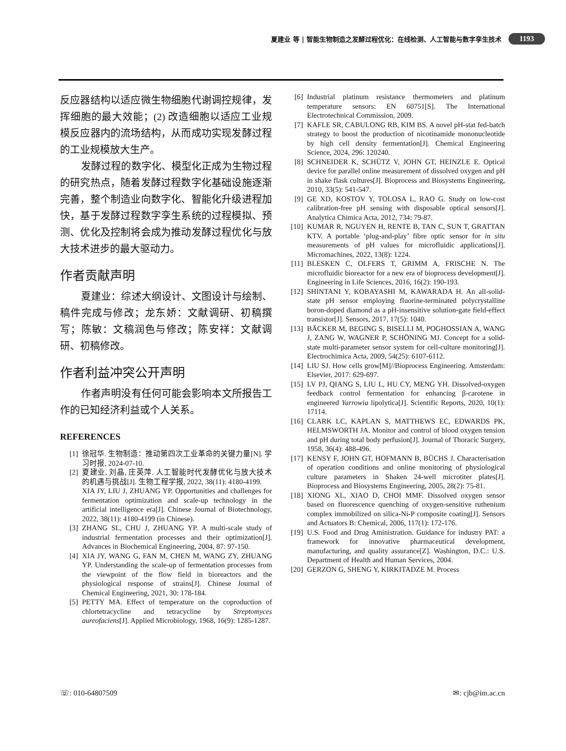夏建业 等 | 智能生物制造之发酵过程优化：在线检测、人工智能与数字孪生技术 1193
反应器结构以适应微生物细胞代谢调控规律，发挥细胞的最大效能；(2) 改造细胞以适应工业规模反应器内的流场结构，从而成功实现发酵过程的工业规模放大生产。
发酵过程的数字化、模型化正成为生物过程的研究热点，随着发酵过程数字化基础设施逐渐完善，整个制造业向数字化、智能化升级进程加快，基于发酵过程数字孪生系统的过程模拟、预测、优化及控制将会成为推动发酵过程优化与放大技术进步的最大驱动力。
作者贡献声明
夏建业：综述大纲设计、文图设计与绘制、稿件完成与修改；龙东娇：文献调研、初稿撰写；陈敏：文稿润色与修改；陈安祥：文献调研、初稿修改。
作者利益冲突公开声明
作者声明没有任何可能会影响本文所报告工作的已知经济利益或个人关系。
REFERENCES
[1] 徐冠华. 生物制造：推动第四次工业革命的关键力量[N]. 学习时报, 2024-07-10.
[2] 夏建业, 刘晶, 庄英萍. 人工智能时代发酵优化与放大技术的机遇与挑战[J]. 生物工程学报, 2022, 38(11): 4180-4199.
XIA JY, LIU J, ZHUANG YP. Opportunities and challenges for fermentation optimization and scale-up technology in the artificial intelligence era[J]. Chinese Journal of Biotechnology, 2022, 38(11): 4180-4199 (in Chinese).
[3] ZHANG SL, CHU J, ZHUANG YP. A multi-scale study of industrial fermentation processes and their optimization[J]. Advances in Biochemical Engineering, 2004, 87: 97-150.
[4] XIA JY, WANG G, FAN M, CHEN M, WANG ZY, ZHUANG YP. Understanding the scale-up of fermentation processes from the viewpoint of the flow field in bioreactors and the physiological response of strains[J]. Chinese Journal of Chemical Engineering, 2021, 30: 178-184.
[5] PETTY MA. Effect of temperature on the coproduction of chlortetracycline and tetracycline by Streptomyces aureofaciens[J]. Applied Microbiology, 1968, 16(9): 1285-1287.
[6] Industrial platinum resistance thermometers and platinum temperature sensors: EN 60751[S]. The International Electrotechnical Commission, 2009.
[7] KAFLE SR, CABULONG RB, KIM BS. A novel pH-stat fed-batch strategy to boost the production of nicotinamide mononucleotide by high cell density fermentation[J]. Chemical Engineering Science, 2024, 296: 120240.
[8] SCHNEIDER K, SCHÜTZ V, JOHN GT, HEINZLE E. Optical device for parallel online measurement of dissolved oxygen and pH in shake flask cultures[J]. Bioprocess and Biosystems Engineering, 2010, 33(5): 541-547.
[9] GE XD, KOSTOV Y, TOLOSA L, RAO G. Study on low-cost calibration-free pH sensing with disposable optical sensors[J]. Analytica Chimica Acta, 2012, 734: 79-87.
[10] KUMAR R, NGUYEN H, RENTE B, TAN C, SUN T, GRATTAN KTV. A portable ‘plug-and-play’ fibre optic sensor for in situ measurements of pH values for microfluidic applications[J]. Micromachines, 2022, 13(8): 1224.
[11] BLESKEN C, OLFERS T, GRIMM A, FRISCHE N. The microfluidic bioreactor for a new era of bioprocess development[J]. Engineering in Life Sciences, 2016, 16(2): 190-193.
[12] SHINTANI Y, KOBAYASHI M, KAWARADA H. An all-solid-state pH sensor employing fluorine-terminated polycrystalline boron-doped diamond as a pH-insensitive solution-gate field-effect transistor[J]. Sensors, 2017, 17(5): 1040.
[13] BÄCKER M, BEGING S, BISELLI M, POGHOSSIAN A, WANG J, ZANG W, WAGNER P, SCHÖNING MJ. Concept for a solid-state multi-parameter sensor system for cell-culture monitoring[J]. Electrochimica Acta, 2009, 54(25): 6107-6112.
[14] LIU SJ. How cells grow[M]//Bioprocess Engineering. Amsterdam: Elsevier, 2017: 629-697.
[15] LV PJ, QIANG S, LIU L, HU CY, MENG YH. Dissolved-oxygen feedback control fermentation for enhancing β-carotene in engineered Yarrowia lipolytica[J]. Scientific Reports, 2020, 10(1): 17114.
[16] CLARK LC, KAPLAN S, MATTHEWS EC, EDWARDS PK, HELMSWORTH JA. Monitor and control of blood oxygen tension and pH during total body perfusion[J]. Journal of Thoracic Surgery, 1958, 36(4): 488-496.
[17] KENSY F, JOHN GT, HOFMANN B, BÜCHS J. Characterisation of operation conditions and online monitoring of physiological culture parameters in Shaken 24-well microtiter plates[J]. Bioprocess and Biosystems Engineering, 2005, 28(2): 75-81.
[18] XIONG XL, XIAO D, CHOI MMF. Dissolved oxygen sensor based on fluorescence quenching of oxygen-sensitive ruthenium complex immobilized on silica-Ni-P composite coating[J]. Sensors and Actuators B: Chemical, 2006, 117(1): 172-176.
[19] U.S. Food and Drug Aministration. Guidance for industry PAT: a framework for innovative pharmaceutical development, manufacturing, and quality assurance[Z]. Washington, D.C.: U.S. Department of Health and Human Services, 2004.
[20] GERZON G, SHENG Y, KIRKITADZE M. Process
☏: 010-64807509 ✉: cjb@im.ac.cn